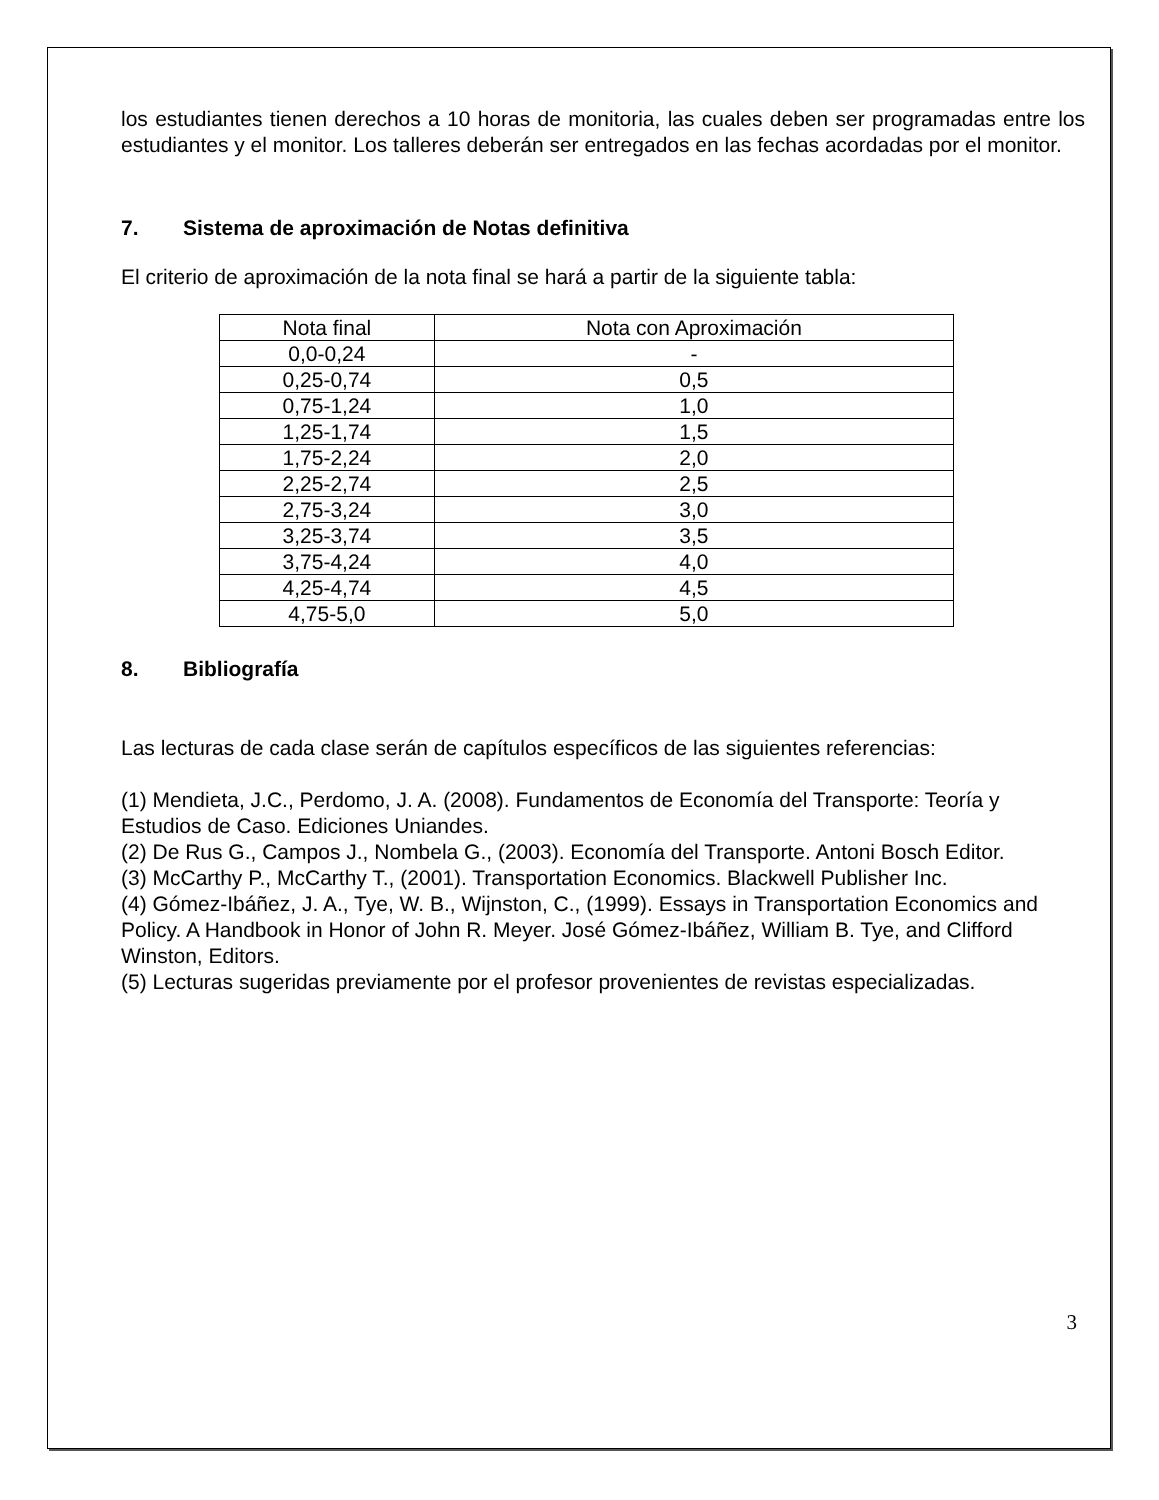los estudiantes tienen derechos a 10 horas de monitoria, las cuales deben ser programadas entre los estudiantes y el monitor. Los talleres deberán ser entregados en las fechas acordadas por el monitor.
7. Sistema de aproximación de Notas definitiva
El criterio de aproximación de la nota final se hará a partir de la siguiente tabla:
| Nota final | Nota con Aproximación |
| 0,0-0,24 | - |
| 0,25-0,74 | 0,5 |
| 0,75-1,24 | 1,0 |
| 1,25-1,74 | 1,5 |
| 1,75-2,24 | 2,0 |
| 2,25-2,74 | 2,5 |
| 2,75-3,24 | 3,0 |
| 3,25-3,74 | 3,5 |
| 3,75-4,24 | 4,0 |
| 4,25-4,74 | 4,5 |
| 4,75-5,0 | 5,0 |
8. Bibliografía
Las lecturas de cada clase serán de capítulos específicos de las siguientes referencias:
(1) Mendieta, J.C., Perdomo, J. A. (2008). Fundamentos de Economía del Transporte: Teoría y Estudios de Caso. Ediciones Uniandes.
(2) De Rus G., Campos J., Nombela G., (2003). Economía del Transporte. Antoni Bosch Editor.
(3) McCarthy P., McCarthy T., (2001). Transportation Economics. Blackwell Publisher Inc.
(4) Gómez-Ibáñez, J. A., Tye, W. B., Wijnston, C., (1999). Essays in Transportation Economics and Policy. A Handbook in Honor of John R. Meyer. José Gómez-Ibáñez, William B. Tye, and Clifford Winston, Editors.
(5) Lecturas sugeridas previamente por el profesor provenientes de revistas especializadas.
3